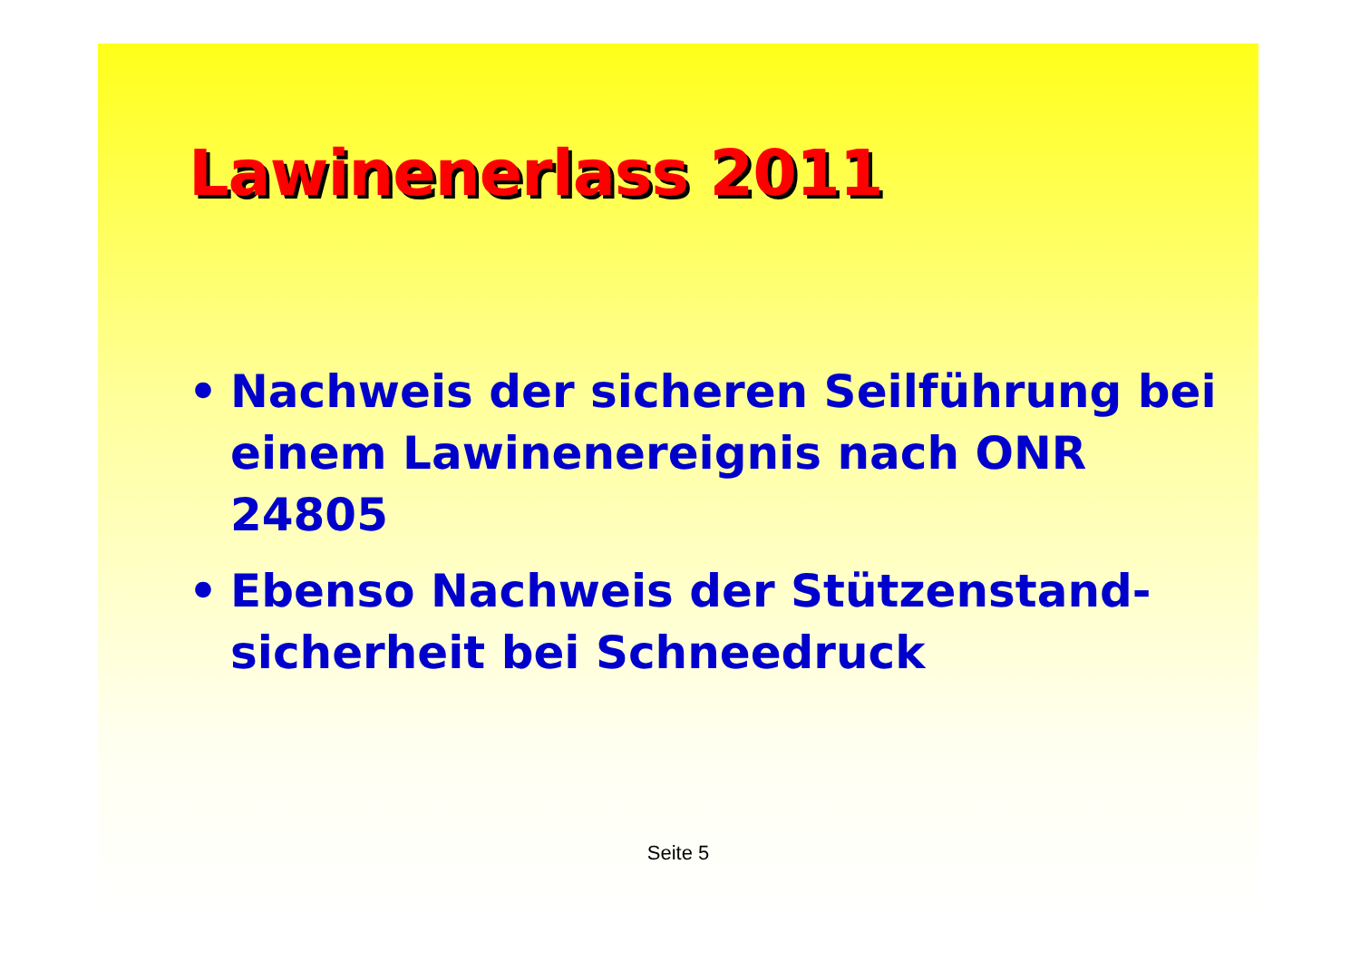Lawinenerlass 2011
• Nachweis der sicheren Seilführung bei einem Lawinenereignis nach ONR 24805
• Ebenso Nachweis der Stützenstand-sicherheit bei Schneedruck
Seite 5